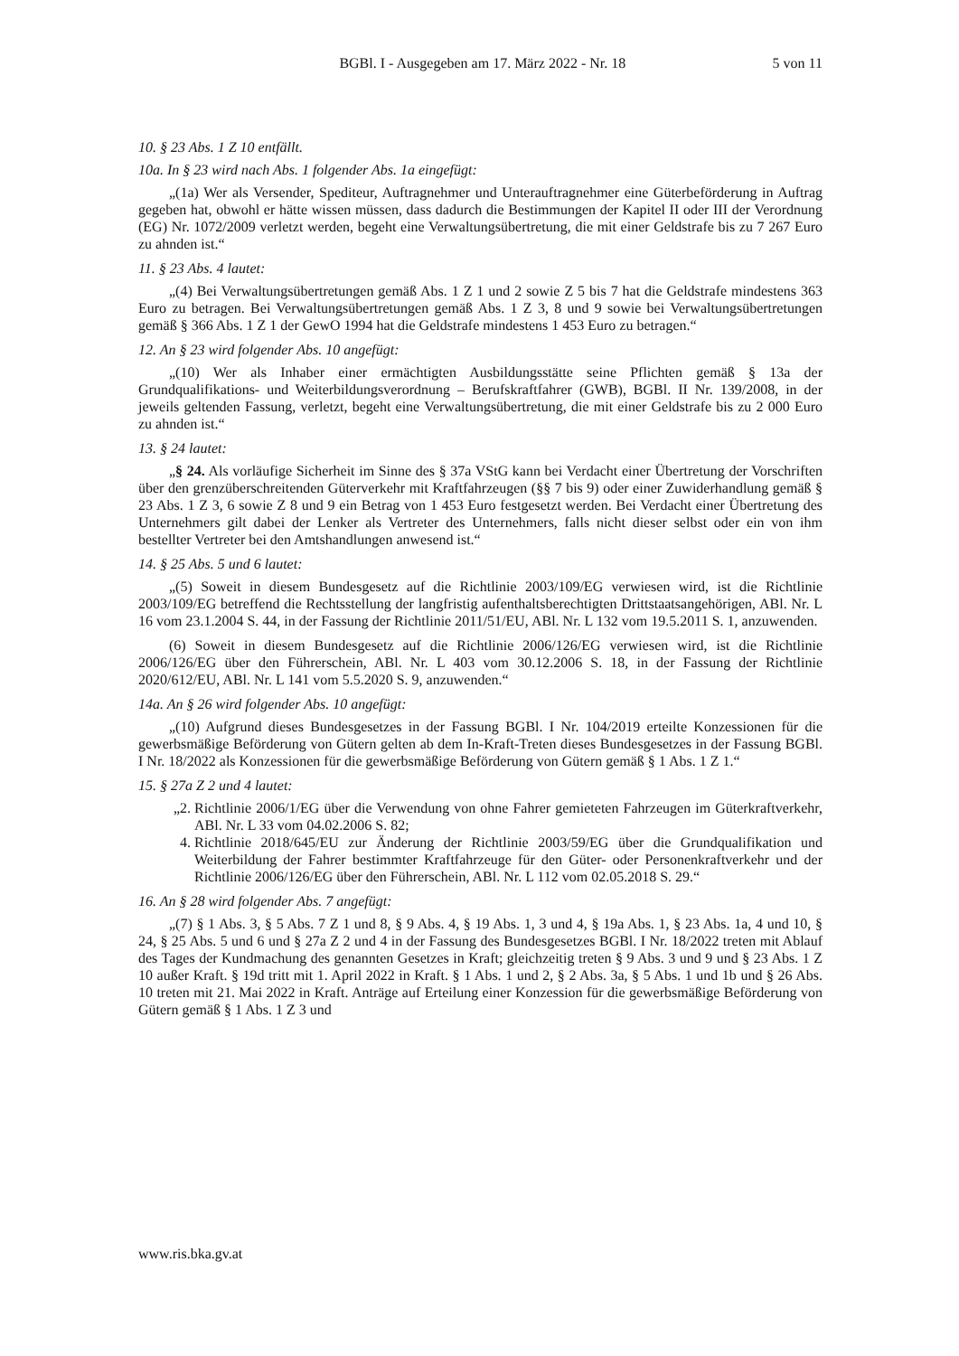BGBl. I - Ausgegeben am 17. März 2022 - Nr. 18
5 von 11
10. § 23 Abs. 1 Z 10 entfällt.
10a. In § 23 wird nach Abs. 1 folgender Abs. 1a eingefügt:
„(1a) Wer als Versender, Spediteur, Auftragnehmer und Unterauftragnehmer eine Güterbeförderung in Auftrag gegeben hat, obwohl er hätte wissen müssen, dass dadurch die Bestimmungen der Kapitel II oder III der Verordnung (EG) Nr. 1072/2009 verletzt werden, begeht eine Verwaltungsübertretung, die mit einer Geldstrafe bis zu 7 267 Euro zu ahnden ist.“
11. § 23 Abs. 4 lautet:
„(4) Bei Verwaltungsübertretungen gemäß Abs. 1 Z 1 und 2 sowie Z 5 bis 7 hat die Geldstrafe mindestens 363 Euro zu betragen. Bei Verwaltungsübertretungen gemäß Abs. 1 Z 3, 8 und 9 sowie bei Verwaltungsübertretungen gemäß § 366 Abs. 1 Z 1 der GewO 1994 hat die Geldstrafe mindestens 1 453 Euro zu betragen.“
12. An § 23 wird folgender Abs. 10 angefügt:
„(10) Wer als Inhaber einer ermächtigten Ausbildungsstätte seine Pflichten gemäß § 13a der Grundqualifikations- und Weiterbildungsverordnung – Berufskraftfahrer (GWB), BGBl. II Nr. 139/2008, in der jeweils geltenden Fassung, verletzt, begeht eine Verwaltungsübertretung, die mit einer Geldstrafe bis zu 2 000 Euro zu ahnden ist.“
13. § 24 lautet:
„§ 24. Als vorläufige Sicherheit im Sinne des § 37a VStG kann bei Verdacht einer Übertretung der Vorschriften über den grenzüberschreitenden Güterverkehr mit Kraftfahrzeugen (§§ 7 bis 9) oder einer Zuwiderhandlung gemäß § 23 Abs. 1 Z 3, 6 sowie Z 8 und 9 ein Betrag von 1 453 Euro festgesetzt werden. Bei Verdacht einer Übertretung des Unternehmers gilt dabei der Lenker als Vertreter des Unternehmers, falls nicht dieser selbst oder ein von ihm bestellter Vertreter bei den Amtshandlungen anwesend ist.“
14. § 25 Abs. 5 und 6 lautet:
„(5) Soweit in diesem Bundesgesetz auf die Richtlinie 2003/109/EG verwiesen wird, ist die Richtlinie 2003/109/EG betreffend die Rechtsstellung der langfristig aufenthaltsberechtigten Drittstaatsangehörigen, ABl. Nr. L 16 vom 23.1.2004 S. 44, in der Fassung der Richtlinie 2011/51/EU, ABl. Nr. L 132 vom 19.5.2011 S. 1, anzuwenden.
(6) Soweit in diesem Bundesgesetz auf die Richtlinie 2006/126/EG verwiesen wird, ist die Richtlinie 2006/126/EG über den Führerschein, ABl. Nr. L 403 vom 30.12.2006 S. 18, in der Fassung der Richtlinie 2020/612/EU, ABl. Nr. L 141 vom 5.5.2020 S. 9, anzuwenden.“
14a. An § 26 wird folgender Abs. 10 angefügt:
„(10) Aufgrund dieses Bundesgesetzes in der Fassung BGBl. I Nr. 104/2019 erteilte Konzessionen für die gewerbsmäßige Beförderung von Gütern gelten ab dem In-Kraft-Treten dieses Bundesgesetzes in der Fassung BGBl. I Nr. 18/2022 als Konzessionen für die gewerbsmäßige Beförderung von Gütern gemäß § 1 Abs. 1 Z 1.“
15. § 27a Z 2 und 4 lautet:
„2. Richtlinie 2006/1/EG über die Verwendung von ohne Fahrer gemieteten Fahrzeugen im Güterkraftverkehr, ABl. Nr. L 33 vom 04.02.2006 S. 82;
4. Richtlinie 2018/645/EU zur Änderung der Richtlinie 2003/59/EG über die Grundqualifikation und Weiterbildung der Fahrer bestimmter Kraftfahrzeuge für den Güter- oder Personenkraftverkehr und der Richtlinie 2006/126/EG über den Führerschein, ABl. Nr. L 112 vom 02.05.2018 S. 29.“
16. An § 28 wird folgender Abs. 7 angefügt:
„(7) § 1 Abs. 3, § 5 Abs. 7 Z 1 und 8, § 9 Abs. 4, § 19 Abs. 1, 3 und 4, § 19a Abs. 1, § 23 Abs. 1a, 4 und 10, § 24, § 25 Abs. 5 und 6 und § 27a Z 2 und 4 in der Fassung des Bundesgesetzes BGBl. I Nr. 18/2022 treten mit Ablauf des Tages der Kundmachung des genannten Gesetzes in Kraft; gleichzeitig treten § 9 Abs. 3 und 9 und § 23 Abs. 1 Z 10 außer Kraft. § 19d tritt mit 1. April 2022 in Kraft. § 1 Abs. 1 und 2, § 2 Abs. 3a, § 5 Abs. 1 und 1b und § 26 Abs. 10 treten mit 21. Mai 2022 in Kraft. Anträge auf Erteilung einer Konzession für die gewerbsmäßige Beförderung von Gütern gemäß § 1 Abs. 1 Z 3 und
www.ris.bka.gv.at